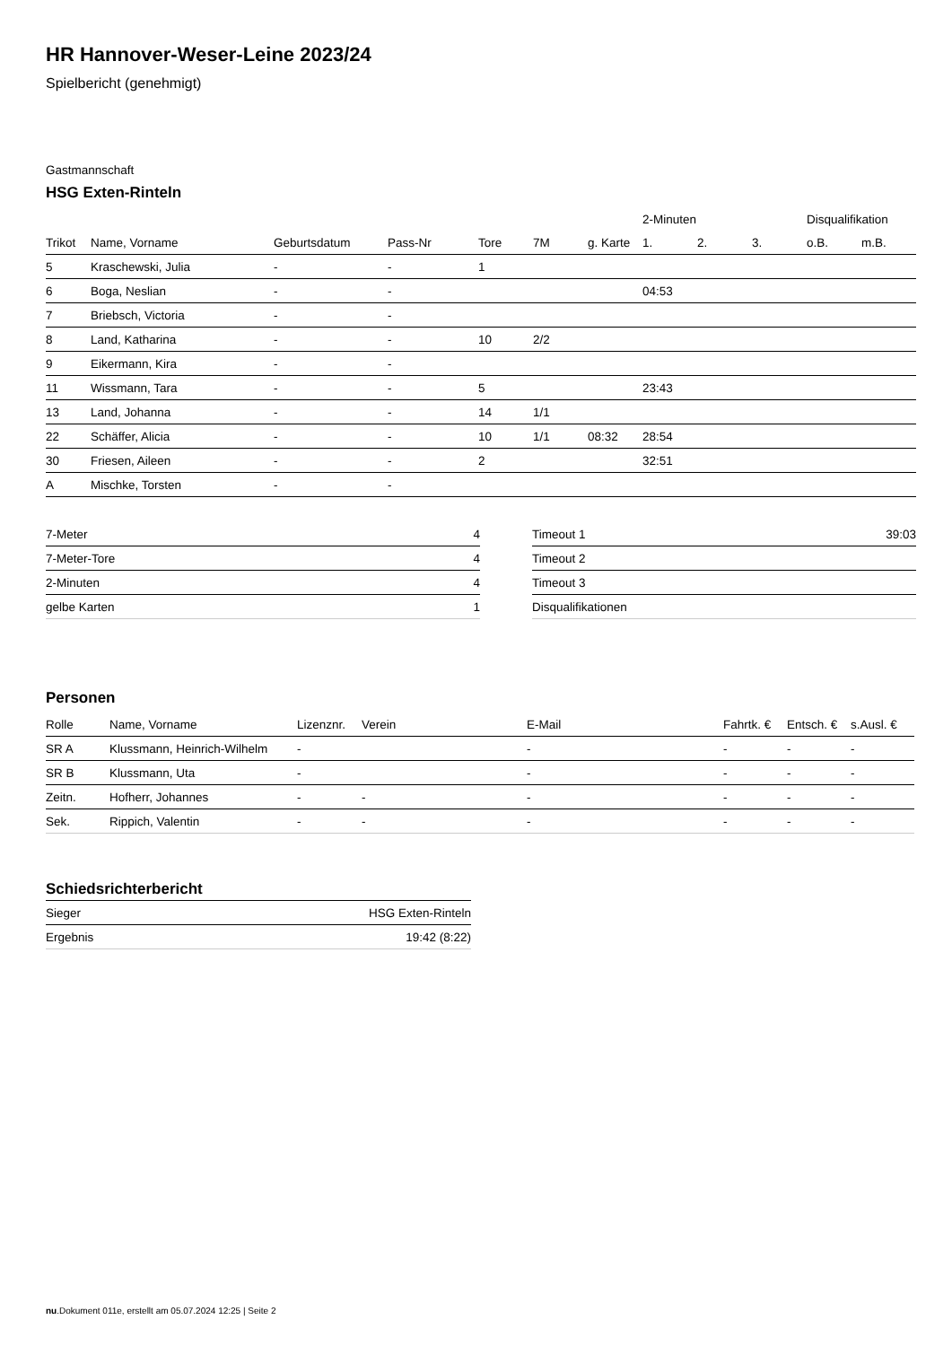HR Hannover-Weser-Leine 2023/24
Spielbericht (genehmigt)
Gastmannschaft
HSG Exten-Rinteln
| | | | | | | | 2-Minuten | | | Disqualifikation | |
| --- | --- | --- | --- | --- | --- | --- | --- | --- | --- | --- | --- |
| Trikot | Name, Vorname | Geburtsdatum | Pass-Nr | Tore | 7M | g. Karte | 1. | 2. | 3. | o.B. | m.B. |
| 5 | Kraschewski, Julia | - | - | 1 | | | | | | | |
| 6 | Boga, Neslian | - | - | | | | 04:53 | | | | |
| 7 | Briebsch, Victoria | - | - | | | | | | | | |
| 8 | Land, Katharina | - | - | 10 | 2/2 | | | | | | |
| 9 | Eikermann, Kira | - | - | | | | | | | | |
| 11 | Wissmann, Tara | - | - | 5 | | | 23:43 | | | | |
| 13 | Land, Johanna | - | - | 14 | 1/1 | | | | | | |
| 22 | Schäffer, Alicia | - | - | 10 | 1/1 | 08:32 | 28:54 | | | | |
| 30 | Friesen, Aileen | - | - | 2 | | | 32:51 | | | | |
| A | Mischke, Torsten | - | - | | | | | | | | |
| 7-Meter | 4 |
| 7-Meter-Tore | 4 |
| 2-Minuten | 4 |
| gelbe Karten | 1 |
| Timeout 1 | 39:03 |
| Timeout 2 | |
| Timeout 3 | |
| Disqualifikationen | |
Personen
| Rolle | Name, Vorname | Lizenznr. | Verein | E-Mail | Fahrtk. € | Entsch. € | s.Ausl. € |
| --- | --- | --- | --- | --- | --- | --- | --- |
| SR A | Klussmann, Heinrich-Wilhelm | - | | - | - | - | - |
| SR B | Klussmann, Uta | - | | - | - | - | - |
| Zeitn. | Hofherr, Johannes | - | - | - | - | - | - |
| Sek. | Rippich, Valentin | - | - | - | - | - | - |
Schiedsrichterbericht
| Sieger | HSG Exten-Rinteln |
| Ergebnis | 19:42 (8:22) |
nu.Dokument 011e, erstellt am 05.07.2024 12:25 | Seite 2